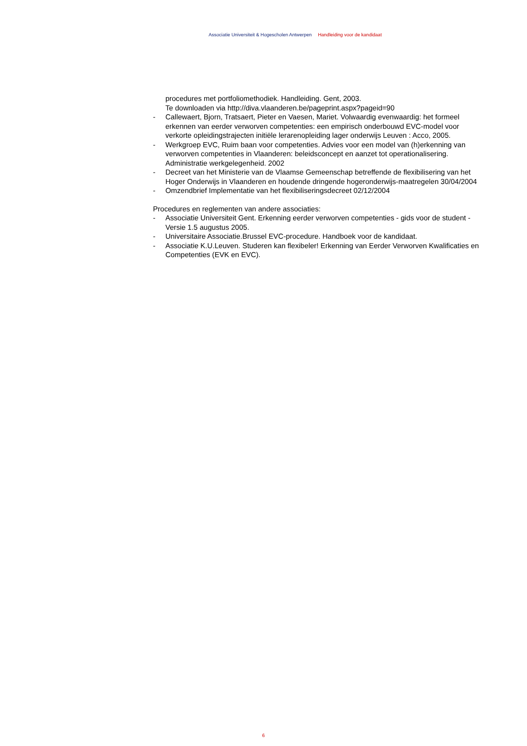Associatie Universiteit & Hogescholen Antwerpen Handleiding voor de kandidaat
procedures met portfoliomethodiek. Handleiding. Gent, 2003.
Te downloaden via http://diva.vlaanderen.be/pageprint.aspx?pageid=90
- Callewaert, Bjorn, Tratsaert, Pieter en Vaesen, Mariet. Volwaardig evenwaardig: het formeel erkennen van eerder verworven competenties: een empirisch onderbouwd EVC-model voor verkorte opleidingstrajecten initiële lerarenopleiding lager onderwijs Leuven : Acco, 2005.
- Werkgroep EVC, Ruim baan voor competenties. Advies voor een model van (h)erkenning van verworven competenties in Vlaanderen: beleidsconcept en aanzet tot operationalisering. Administratie werkgelegenheid. 2002
- Decreet van het Ministerie van de Vlaamse Gemeenschap betreffende de flexibilisering van het Hoger Onderwijs in Vlaanderen en houdende dringende hogeronderwijs-maatregelen 30/04/2004
- Omzendbrief Implementatie van het flexibiliseringsdecreet 02/12/2004
Procedures en reglementen van andere associaties:
- Associatie Universiteit Gent. Erkenning eerder verworven competenties - gids voor de student - Versie 1.5 augustus 2005.
- Universitaire Associatie.Brussel EVC-procedure. Handboek voor de kandidaat.
- Associatie K.U.Leuven. Studeren kan flexibeler! Erkenning van Eerder Verworven Kwalificaties en Competenties (EVK en EVC).
6